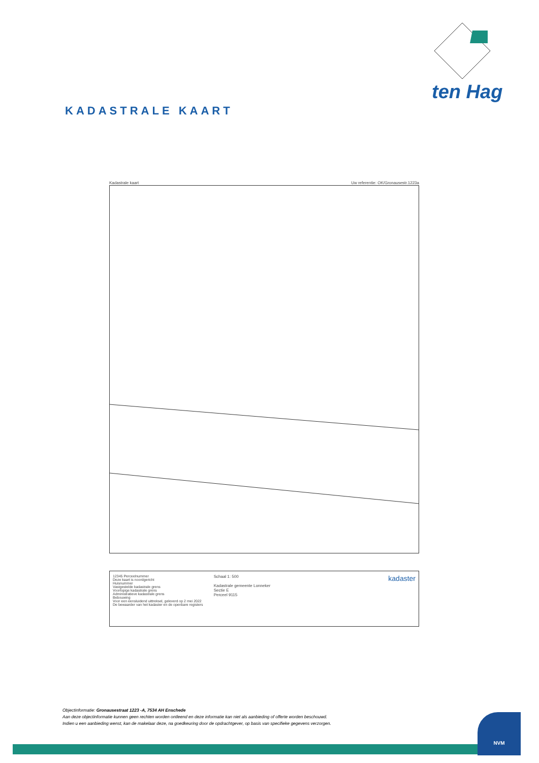ten Hag
KADASTRALE KAART
Kadastrale kaart Uw referentie: OK/Gronausestr.1223a
12345 Perceelnummer
Deze kaart is noordgericht
Huisnummer
Vastgestelde kadastrale grens
Voorlopige kadastrale grens
Administratieve kadastrale grens
Bebouwing
Voor een eensluidend uittreksel, geleverd op 2 mei 2022
De bewaarder van het kadaster en de openbare registers
Schaal 1: 500
Kadastrale gemeente Lonneker
Sectie E
Perceel 9115
kadaster
Objectinformatie: Gronausestraat 1223 -A, 7534 AH Enschede
Aan deze objectinformatie kunnen geen rechten worden ontleend en deze informatie kan niet als aanbieding of offerte worden beschouwd.
Indien u een aanbieding wenst, kan de makelaar deze, na goedkeuring door de opdrachtgever, op basis van specifieke gegevens verzorgen.
NVM